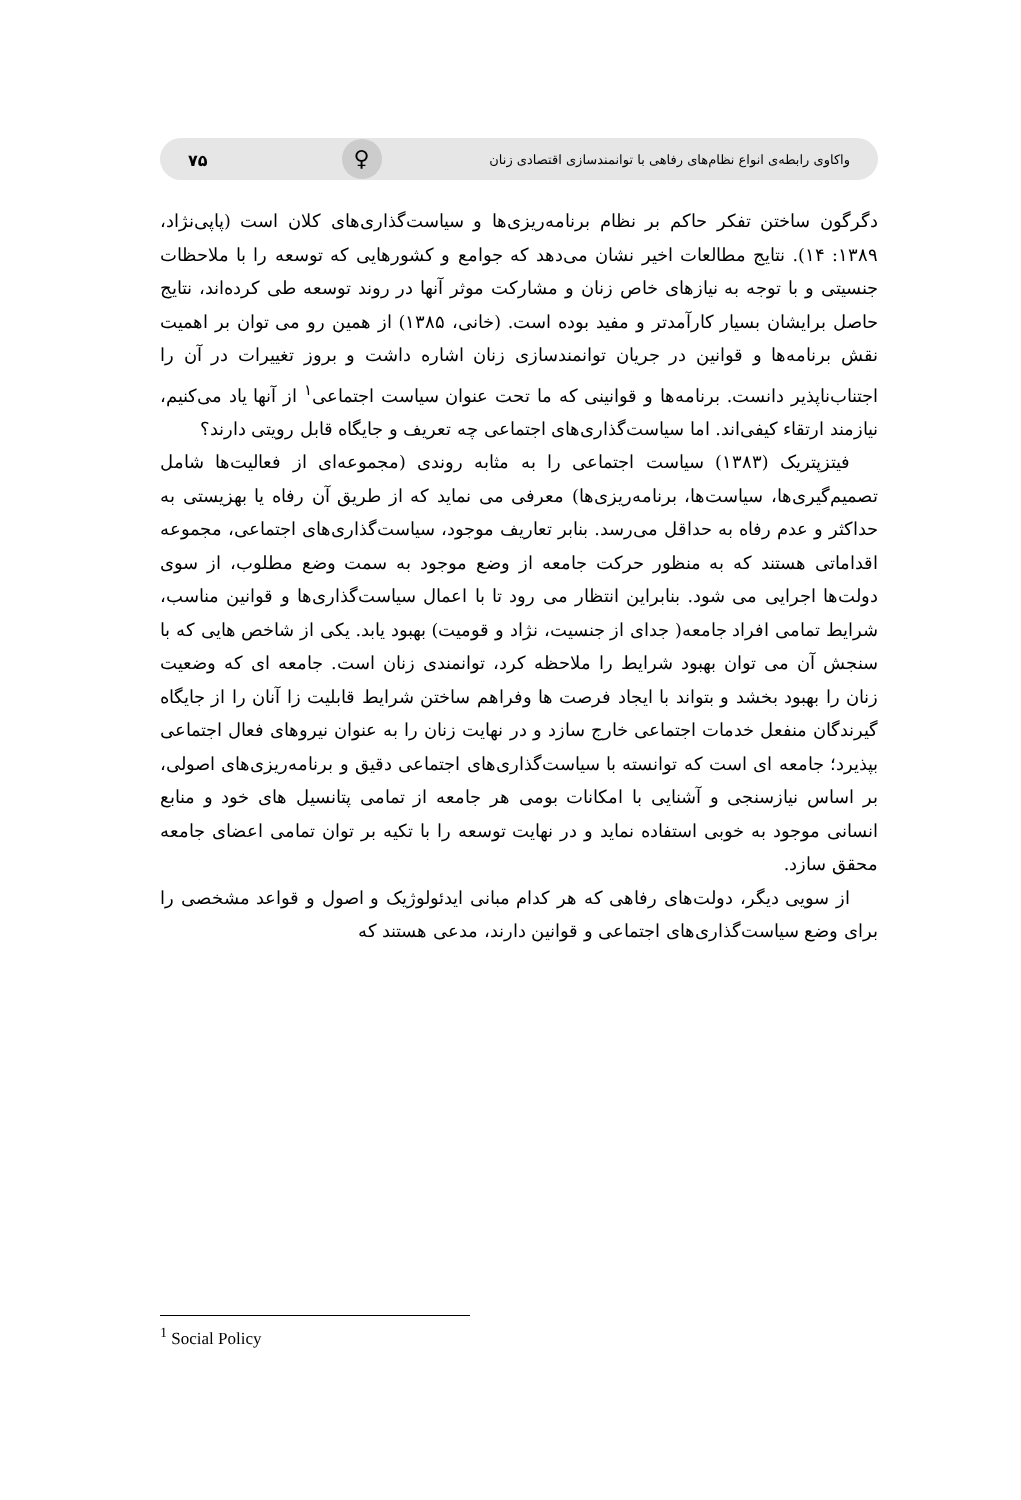واکاوی رابطه‌ی انواع نظام‌های رفاهی با توانمندسازی اقتصادی زنان ♀ ۷۵
دگرگون ساختن تفکر حاکم بر نظام برنامه‌ریزی‌ها و سیاست‌گذاری‌های کلان است (پاپی‌نژاد، ۱۳۸۹: ۱۴). نتایج مطالعات اخیر نشان می‌دهد که جوامع و کشورهایی که توسعه را با ملاحظات جنسیتی و با توجه به نیازهای خاص زنان و مشارکت موثر آنها در روند توسعه طی کرده‌اند، نتایج حاصل برایشان بسیار کارآمدتر و مفید بوده است. (خانی، ۱۳۸۵) از همین رو می توان بر اهمیت نقش برنامه‌ها و قوانین در جریان توانمندسازی زنان اشاره داشت و بروز تغییرات در آن را اجتناب‌ناپذیر دانست. برنامه‌ها و قوانینی که ما تحت عنوان سیاست اجتماعی<sup>۱</sup> از آنها یاد می‌کنیم، نیازمند ارتقاء کیفی‌اند. اما سیاست‌گذاری‌های اجتماعی چه تعریف و جایگاه قابل رویتی دارند؟
فیتزپتریک (۱۳۸۳) سیاست اجتماعی را به مثابه روندی (مجموعه‌ای از فعالیت‌ها شامل تصمیم‌گیری‌ها، سیاست‌ها، برنامه‌ریزی‌ها) معرفی می نماید که از طریق آن رفاه یا بهزیستی به حداکثر و عدم رفاه به حداقل می‌رسد. بنابر تعاریف موجود، سیاست‌گذاری‌های اجتماعی، مجموعه اقداماتی هستند که به منظور حرکت جامعه از وضع موجود به سمت وضع مطلوب، از سوی دولت‌ها اجرایی می شود. بنابراین انتظار می رود تا با اعمال سیاست‌گذاری‌ها و قوانین مناسب، شرایط تمامی افراد جامعه( جدای از جنسیت، نژاد و قومیت) بهبود یابد. یکی از شاخص هایی که با سنجش آن می توان بهبود شرایط را ملاحظه کرد، توانمندی زنان است. جامعه ای که وضعیت زنان را بهبود بخشد و بتواند با ایجاد فرصت ها وفراهم ساختن شرایط قابلیت زا آنان را از جایگاه گیرندگان منفعل خدمات اجتماعی خارج سازد و در نهایت زنان را به عنوان نیروهای فعال اجتماعی بپذیرد؛ جامعه ای است که توانسته با سیاست‌گذاری‌های اجتماعی دقیق و برنامه‌ریزی‌های اصولی، بر اساس نیازسنجی و آشنایی با امکانات بومی هر جامعه از تمامی پتانسیل های خود و منابع انسانی موجود به خوبی استفاده نماید و در نهایت توسعه را با تکیه بر توان تمامی اعضای جامعه محقق سازد.
از سویی دیگر، دولت‌های رفاهی که هر کدام مبانی ایدئولوژیک و اصول و قواعد مشخصی را برای وضع سیاست‌گذاری‌های اجتماعی و قوانین دارند، مدعی هستند که
<sup>1</sup> Social Policy